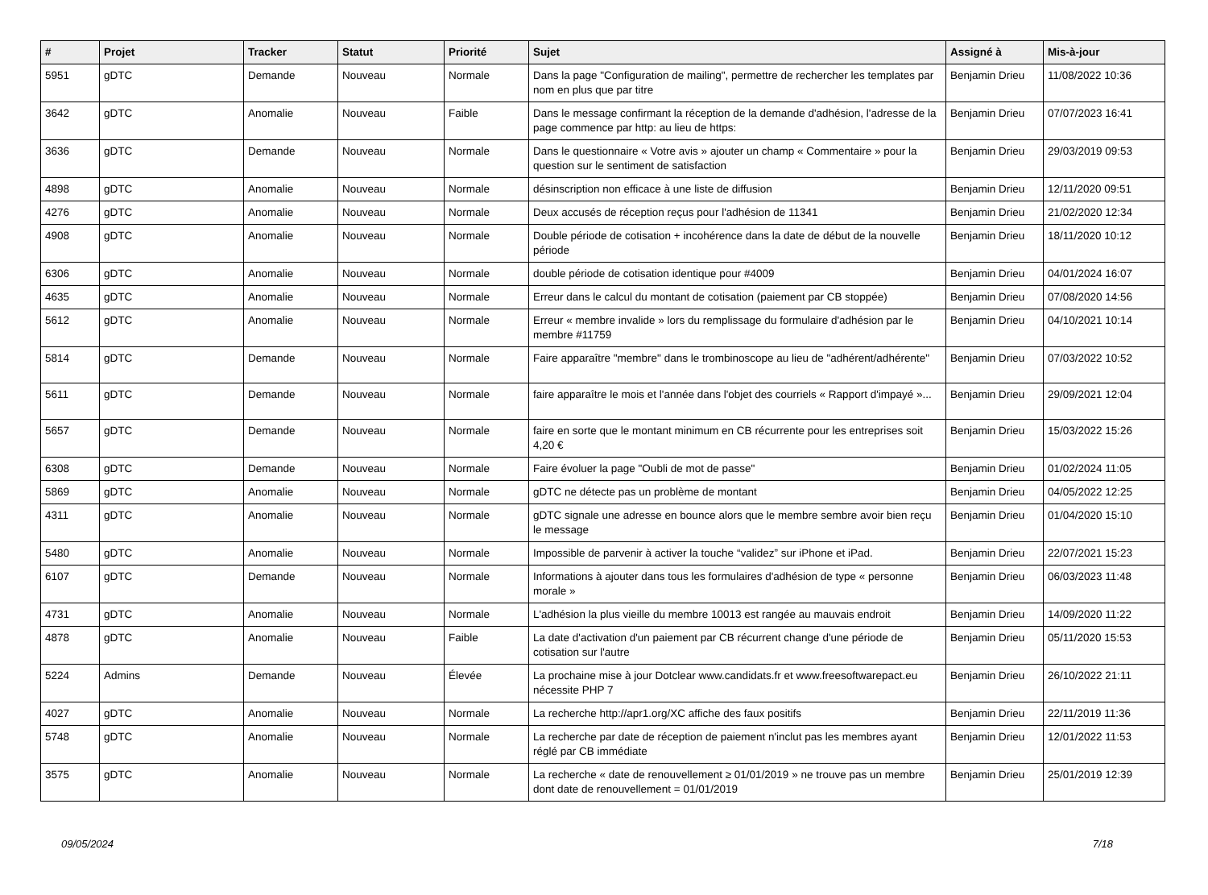| # | Projet | Tracker | Statut | Priorité | Sujet | Assigné à | Mis-à-jour |
| --- | --- | --- | --- | --- | --- | --- | --- |
| 5951 | gDTC | Demande | Nouveau | Normale | Dans la page "Configuration de mailing", permettre de rechercher les templates par nom en plus que par titre | Benjamin Drieu | 11/08/2022 10:36 |
| 3642 | gDTC | Anomalie | Nouveau | Faible | Dans le message confirmant la réception de la demande d'adhésion, l'adresse de la page commence par http: au lieu de https: | Benjamin Drieu | 07/07/2023 16:41 |
| 3636 | gDTC | Demande | Nouveau | Normale | Dans le questionnaire « Votre avis » ajouter un champ « Commentaire » pour la question sur le sentiment de satisfaction | Benjamin Drieu | 29/03/2019 09:53 |
| 4898 | gDTC | Anomalie | Nouveau | Normale | désinscription non efficace à une liste de diffusion | Benjamin Drieu | 12/11/2020 09:51 |
| 4276 | gDTC | Anomalie | Nouveau | Normale | Deux accusés de réception reçus pour l'adhésion de 11341 | Benjamin Drieu | 21/02/2020 12:34 |
| 4908 | gDTC | Anomalie | Nouveau | Normale | Double période de cotisation + incohérence dans la date de début de la nouvelle période | Benjamin Drieu | 18/11/2020 10:12 |
| 6306 | gDTC | Anomalie | Nouveau | Normale | double période de cotisation identique pour #4009 | Benjamin Drieu | 04/01/2024 16:07 |
| 4635 | gDTC | Anomalie | Nouveau | Normale | Erreur dans le calcul du montant de cotisation (paiement par CB stoppée) | Benjamin Drieu | 07/08/2020 14:56 |
| 5612 | gDTC | Anomalie | Nouveau | Normale | Erreur « membre invalide » lors du remplissage du formulaire d'adhésion par le membre #11759 | Benjamin Drieu | 04/10/2021 10:14 |
| 5814 | gDTC | Demande | Nouveau | Normale | Faire apparaître "membre" dans le trombinoscope au lieu de "adhérent/adhérente" | Benjamin Drieu | 07/03/2022 10:52 |
| 5611 | gDTC | Demande | Nouveau | Normale | faire apparaître le mois et l'année dans l'objet des courriels « Rapport d'impayé »... | Benjamin Drieu | 29/09/2021 12:04 |
| 5657 | gDTC | Demande | Nouveau | Normale | faire en sorte que le montant minimum en CB récurrente pour les entreprises soit 4,20 € | Benjamin Drieu | 15/03/2022 15:26 |
| 6308 | gDTC | Demande | Nouveau | Normale | Faire évoluer la page "Oubli de mot de passe" | Benjamin Drieu | 01/02/2024 11:05 |
| 5869 | gDTC | Anomalie | Nouveau | Normale | gDTC ne détecte pas un problème de montant | Benjamin Drieu | 04/05/2022 12:25 |
| 4311 | gDTC | Anomalie | Nouveau | Normale | gDTC signale une adresse en bounce alors que le membre sembre avoir bien reçu le message | Benjamin Drieu | 01/04/2020 15:10 |
| 5480 | gDTC | Anomalie | Nouveau | Normale | Impossible de parvenir à activer la touche “validez” sur iPhone et iPad. | Benjamin Drieu | 22/07/2021 15:23 |
| 6107 | gDTC | Demande | Nouveau | Normale | Informations à ajouter dans tous les formulaires d'adhésion de type « personne morale » | Benjamin Drieu | 06/03/2023 11:48 |
| 4731 | gDTC | Anomalie | Nouveau | Normale | L'adhésion la plus vieille du membre 10013 est rangée au mauvais endroit | Benjamin Drieu | 14/09/2020 11:22 |
| 4878 | gDTC | Anomalie | Nouveau | Faible | La date d'activation d'un paiement par CB récurrent change d'une période de cotisation sur l'autre | Benjamin Drieu | 05/11/2020 15:53 |
| 5224 | Admins | Demande | Nouveau | Élevée | La prochaine mise à jour Dotclear www.candidats.fr et www.freesoftwarepact.eu nécessite PHP 7 | Benjamin Drieu | 26/10/2022 21:11 |
| 4027 | gDTC | Anomalie | Nouveau | Normale | La recherche http://apr1.org/XC affiche des faux positifs | Benjamin Drieu | 22/11/2019 11:36 |
| 5748 | gDTC | Anomalie | Nouveau | Normale | La recherche par date de réception de paiement n'inclut pas les membres ayant réglé par CB immédiate | Benjamin Drieu | 12/01/2022 11:53 |
| 3575 | gDTC | Anomalie | Nouveau | Normale | La recherche « date de renouvellement ≥ 01/01/2019 » ne trouve pas un membre dont date de renouvellement = 01/01/2019 | Benjamin Drieu | 25/01/2019 12:39 |
09/05/2024 7/18